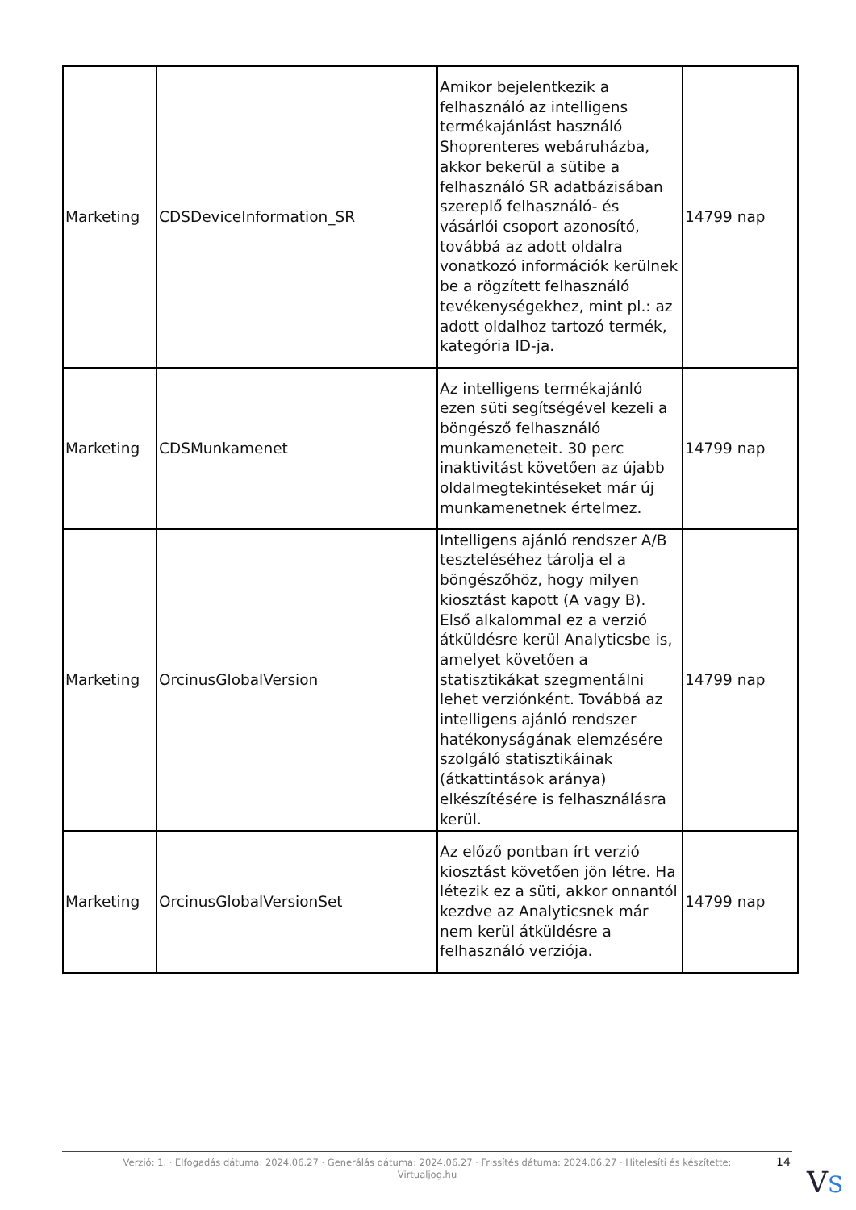| Marketing | CDSDeviceInformation_SR | Amikor bejelentkezik a felhasználó az intelligens termékajánlást használó Shoprenteres webáruházba, akkor bekerül a sütibe a felhasználó SR adatbázisában szereplő felhasználó- és vásárlói csoport azonosító, továbbá az adott oldalra vonatkozó információk kerülnek be a rögzített felhasználó tevékenységekhez, mint pl.: az adott oldalhoz tartozó termék, kategória ID-ja. | 14799 nap |
| Marketing | CDSMunkamenet | Az intelligens termékajánló ezen süti segítségével kezeli a böngésző felhasználó munkameneteit. 30 perc inaktivitást követően az újabb oldalmegtekintéseket már új munkamenetnek értelmez. | 14799 nap |
| Marketing | OrcinusGlobalVersion | Intelligens ajánló rendszer A/B teszteléséhez tárolja el a böngészőhöz, hogy milyen kiosztást kapott (A vagy B). Első alkalommal ez a verzió átküldésre kerül Analyticsbe is, amelyet követően a statisztikákat szegmentálni lehet verziónként. Továbbá az intelligens ajánló rendszer hatékonyságának elemzésére szolgáló statisztikáinak (átkattintások aránya) elkészítésére is felhasználásra kerül. | 14799 nap |
| Marketing | OrcinusGlobalVersionSet | Az előző pontban írt verzió kiosztást követően jön létre. Ha létezik ez a süti, akkor onnantól kezdve az Analyticsnek már nem kerül átküldésre a felhasználó verziója. | 14799 nap |
Verzió: 1. · Elfogadás dátuma: 2024.06.27 · Generálás dátuma: 2024.06.27 · Frissítés dátuma: 2024.06.27 · Hitelesíti és készítette:
Virtualjog.hu
14
VS